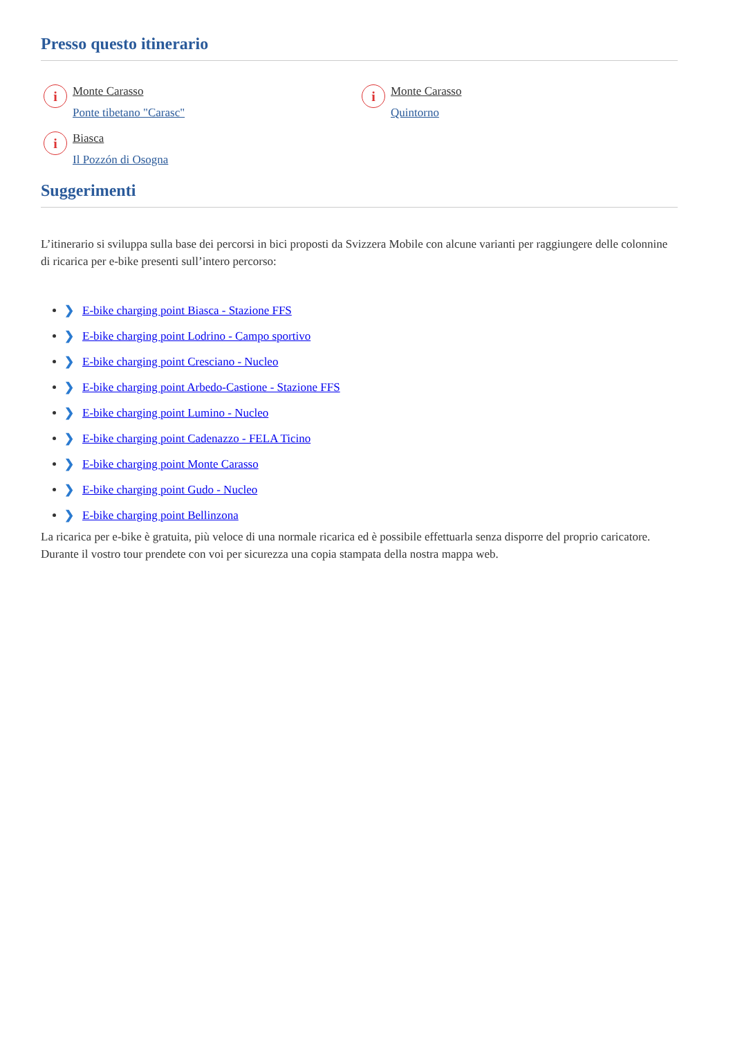Presso questo itinerario
i
Monte Carasso
Ponte tibetano "Carasc"
i
Monte Carasso
Quintorno
i
Biasca
Il Pozzón di Osogna
Suggerimenti
L’itinerario si sviluppa sulla base dei percorsi in bici proposti da Svizzera Mobile con alcune varianti per raggiungere delle colonnine di ricarica per e-bike presenti sull’intero percorso:
❯ E-bike charging point Biasca - Stazione FFS
❯ E-bike charging point Lodrino - Campo sportivo
❯ E-bike charging point Cresciano - Nucleo
❯ E-bike charging point Arbedo-Castione - Stazione FFS
❯ E-bike charging point Lumino - Nucleo
❯ E-bike charging point Cadenazzo - FELA Ticino
❯ E-bike charging point Monte Carasso
❯ E-bike charging point Gudo - Nucleo
❯ E-bike charging point Bellinzona
La ricarica per e-bike è gratuita, più veloce di una normale ricarica ed è possibile effettuarla senza disporre del proprio caricatore. Durante il vostro tour prendete con voi per sicurezza una copia stampata della nostra mappa web.